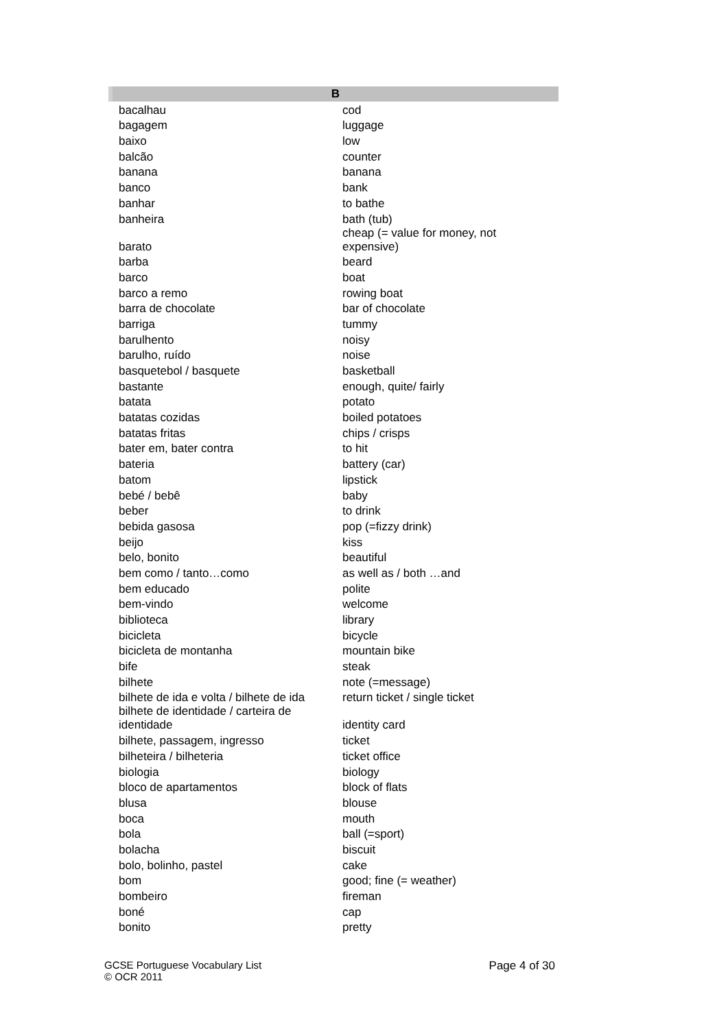| B | |
| --- | --- |
| bacalhau | cod |
| bagagem | luggage |
| baixo | low |
| balcão | counter |
| banana | banana |
| banco | bank |
| banhar | to bathe |
| banheira | bath (tub) |
| barato | cheap (= value for money, not expensive) |
| barba | beard |
| barco | boat |
| barco a remo | rowing boat |
| barra de chocolate | bar of chocolate |
| barriga | tummy |
| barulhento | noisy |
| barulho, ruído | noise |
| basquetebol / basquete | basketball |
| bastante | enough, quite/ fairly |
| batata | potato |
| batatas cozidas | boiled potatoes |
| batatas fritas | chips / crisps |
| bater em, bater contra | to hit |
| bateria | battery (car) |
| batom | lipstick |
| bebé / bebê | baby |
| beber | to drink |
| bebida gasosa | pop (=fizzy drink) |
| beijo | kiss |
| belo, bonito | beautiful |
| bem como / tanto…como | as well as / both …and |
| bem educado | polite |
| bem-vindo | welcome |
| biblioteca | library |
| bicicleta | bicycle |
| bicicleta de montanha | mountain bike |
| bife | steak |
| bilhete | note (=message) |
| bilhete de ida e volta / bilhete de ida | return ticket / single ticket |
| bilhete de identidade / carteira de identidade | identity card |
| bilhete, passagem, ingresso | ticket |
| bilheteira / bilheteria | ticket office |
| biologia | biology |
| bloco de apartamentos | block of flats |
| blusa | blouse |
| boca | mouth |
| bola | ball (=sport) |
| bolacha | biscuit |
| bolo, bolinho, pastel | cake |
| bom | good; fine (= weather) |
| bombeiro | fireman |
| boné | cap |
| bonito | pretty |
GCSE Portuguese Vocabulary List Page 4 of 30
© OCR 2011